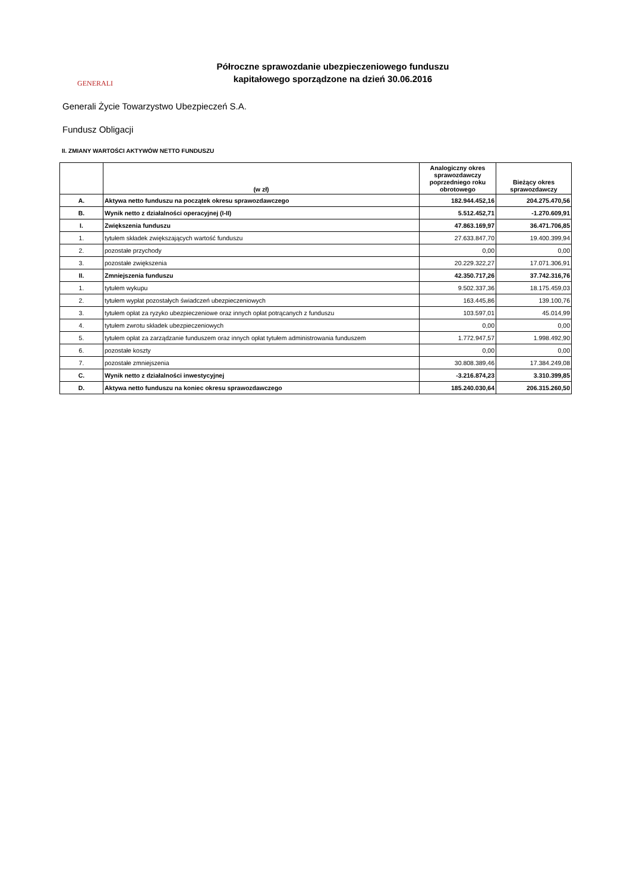GENERALI
Półroczne sprawozdanie ubezpieczeniowego funduszu
kapitałowego sporządzone na dzień 30.06.2016
Generali Życie Towarzystwo Ubezpieczeń S.A.
Fundusz Obligacji
II. ZMIANY WARTOŚCI AKTYWÓW NETTO FUNDUSZU
| | (w zł) | Analogiczny okres sprawozdawczy poprzedniego roku obrotowego | Bieżący okres sprawozdawczy |
| --- | --- | --- | --- |
| A. | Aktywa netto funduszu na początek okresu sprawozdawczego | 182.944.452,16 | 204.275.470,56 |
| B. | Wynik netto z działalności operacyjnej (I-II) | 5.512.452,71 | -1.270.609,91 |
| I. | Zwiększenia funduszu | 47.863.169,97 | 36.471.706,85 |
| 1. | tytułem składek zwiększających wartość funduszu | 27.633.847,70 | 19.400.399,94 |
| 2. | pozostałe przychody | 0,00 | 0,00 |
| 3. | pozostałe zwiększenia | 20.229.322,27 | 17.071.306,91 |
| II. | Zmniejszenia funduszu | 42.350.717,26 | 37.742.316,76 |
| 1. | tytułem wykupu | 9.502.337,36 | 18.175.459,03 |
| 2. | tytułem wypłat pozostałych świadczeń ubezpieczeniowych | 163.445,86 | 139.100,76 |
| 3. | tytułem opłat za ryzyko ubezpieczeniowe oraz innych opłat potrącanych z funduszu | 103.597,01 | 45.014,99 |
| 4. | tytułem zwrotu składek ubezpieczeniowych | 0,00 | 0,00 |
| 5. | tytułem opłat za zarządzanie funduszem oraz innych opłat tytułem administrowania funduszem | 1.772.947,57 | 1.998.492,90 |
| 6. | pozostałe koszty | 0,00 | 0,00 |
| 7. | pozostałe zmniejszenia | 30.808.389,46 | 17.384.249,08 |
| C. | Wynik netto z działalności inwestycyjnej | -3.216.874,23 | 3.310.399,85 |
| D. | Aktywa netto funduszu na koniec okresu sprawozdawczego | 185.240.030,64 | 206.315.260,50 |